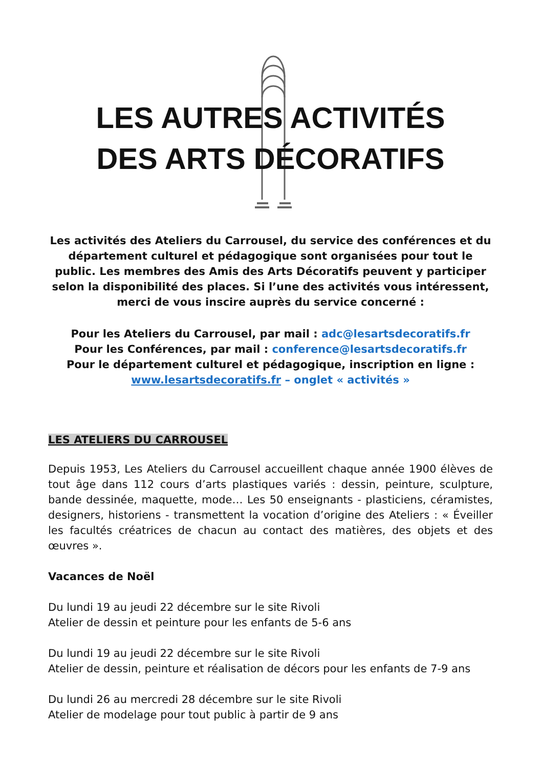LES AUTRES ACTIVITÉS
DES ARTS DÉCORATIFS
Les activités des Ateliers du Carrousel, du service des conférences et du département culturel et pédagogique sont organisées pour tout le public. Les membres des Amis des Arts Décoratifs peuvent y participer selon la disponibilité des places. Si l’une des activités vous intéressent, merci de vous inscire auprès du service concerné :
Pour les Ateliers du Carrousel, par mail : adc@lesartsdecoratifs.fr
Pour les Conférences, par mail : conference@lesartsdecoratifs.fr
Pour le département culturel et pédagogique, inscription en ligne :
www.lesartsdecoratifs.fr – onglet « activités »
LES ATELIERS DU CARROUSEL
Depuis 1953, Les Ateliers du Carrousel accueillent chaque année 1900 élèves de tout âge dans 112 cours d’arts plastiques variés : dessin, peinture, sculpture, bande dessinée, maquette, mode… Les 50 enseignants - plasticiens, céramistes, designers, historiens - transmettent la vocation d’origine des Ateliers : « Éveiller les facultés créatrices de chacun au contact des matières, des objets et des œuvres ».
Vacances de Noël
Du lundi 19 au jeudi 22 décembre sur le site Rivoli
Atelier de dessin et peinture pour les enfants de 5-6 ans
Du lundi 19 au jeudi 22 décembre sur le site Rivoli
Atelier de dessin, peinture et réalisation de décors pour les enfants de 7-9 ans
Du lundi 26 au mercredi 28 décembre sur le site Rivoli
Atelier de modelage pour tout public à partir de 9 ans